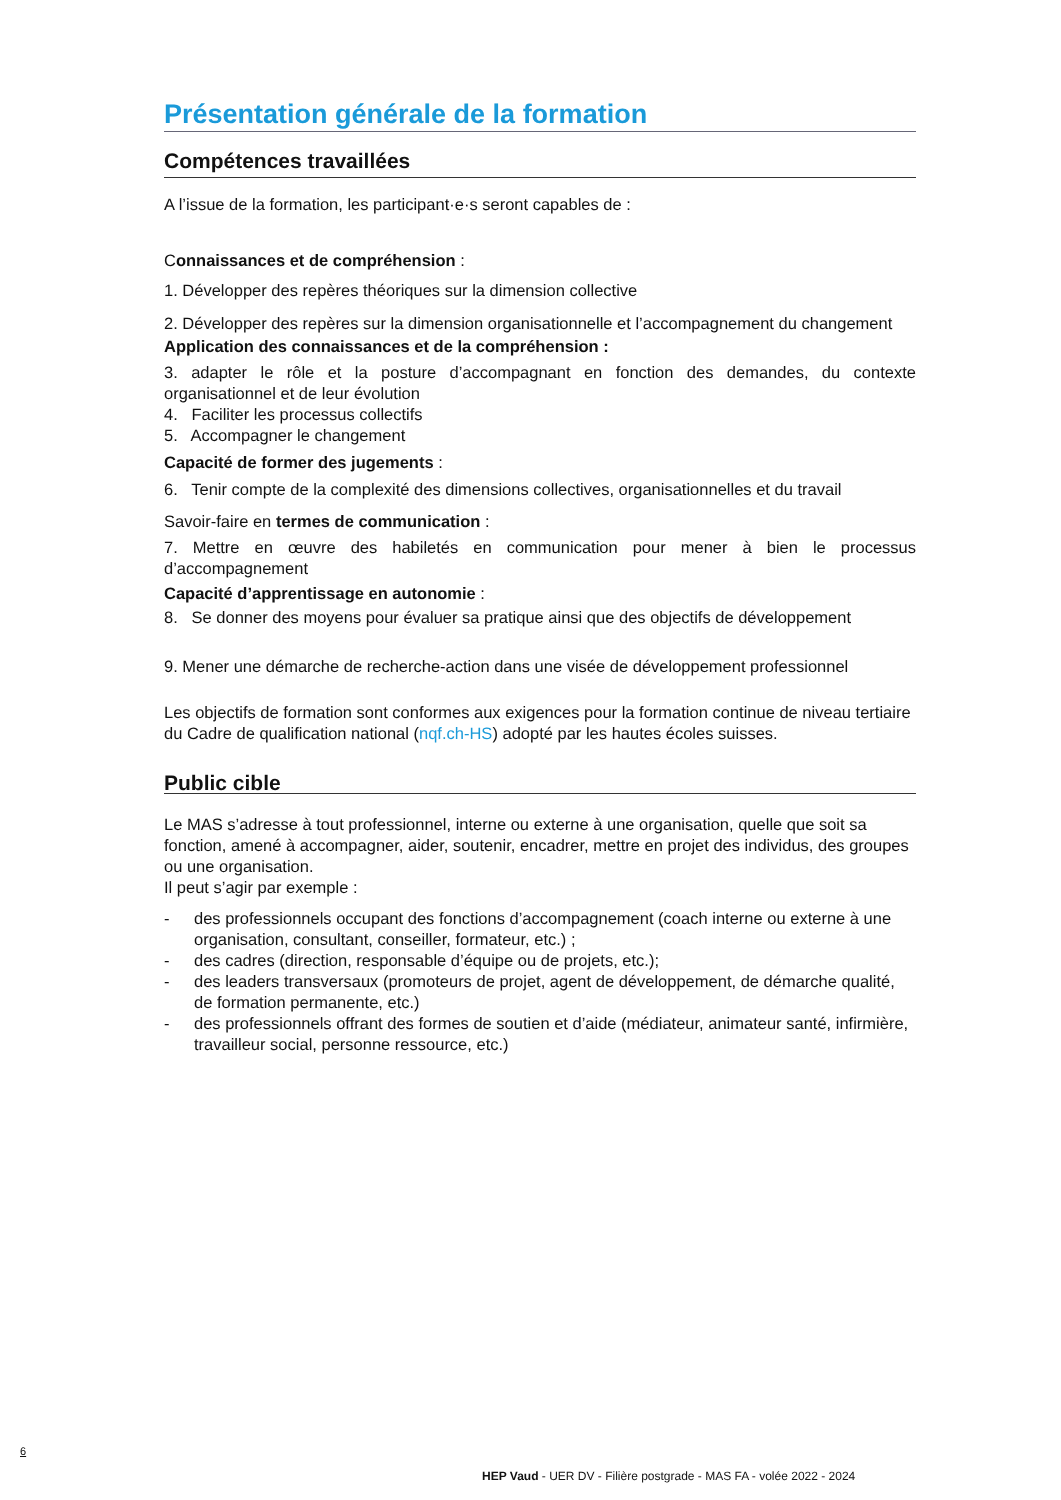Présentation générale de la formation
Compétences travaillées
A l’issue de la formation, les participant·e·s seront capables de :
Connaissances et de compréhension :
1. Développer des repères théoriques sur la dimension collective
2. Développer des repères sur la dimension organisationnelle et l’accompagnement du changement
Application des connaissances et de la compréhension :
3. adapter le rôle et la posture d’accompagnant en fonction des demandes, du contexte organisationnel et de leur évolution
4. Faciliter les processus collectifs
5. Accompagner le changement
Capacité de former des jugements :
6. Tenir compte de la complexité des dimensions collectives, organisationnelles et du travail
Savoir-faire en termes de communication :
7. Mettre en œuvre des habiletés en communication pour mener à bien le processus d’accompagnement
Capacité d’apprentissage en autonomie :
8. Se donner des moyens pour évaluer sa pratique ainsi que des objectifs de développement
9. Mener une démarche de recherche-action dans une visée de développement professionnel
Les objectifs de formation sont conformes aux exigences pour la formation continue de niveau tertiaire du Cadre de qualification national (nqf.ch-HS) adopté par les hautes écoles suisses.
Public cible
Le MAS s’adresse à tout professionnel, interne ou externe à une organisation, quelle que soit sa fonction, amené à accompagner, aider, soutenir, encadrer, mettre en projet des individus, des groupes ou une organisation.
Il peut s’agir par exemple :
- des professionnels occupant des fonctions d’accompagnement (coach interne ou externe à une organisation, consultant, conseiller, formateur, etc.) ;
- des cadres (direction, responsable d’équipe ou de projets, etc.);
- des leaders transversaux (promoteurs de projet, agent de développement, de démarche qualité, de formation permanente, etc.)
- des professionnels offrant des formes de soutien et d’aide (médiateur, animateur santé, infirmière, travailleur social, personne ressource, etc.)
6
HEP Vaud - UER DV - Filière postgrade - MAS FA - volée 2022 - 2024